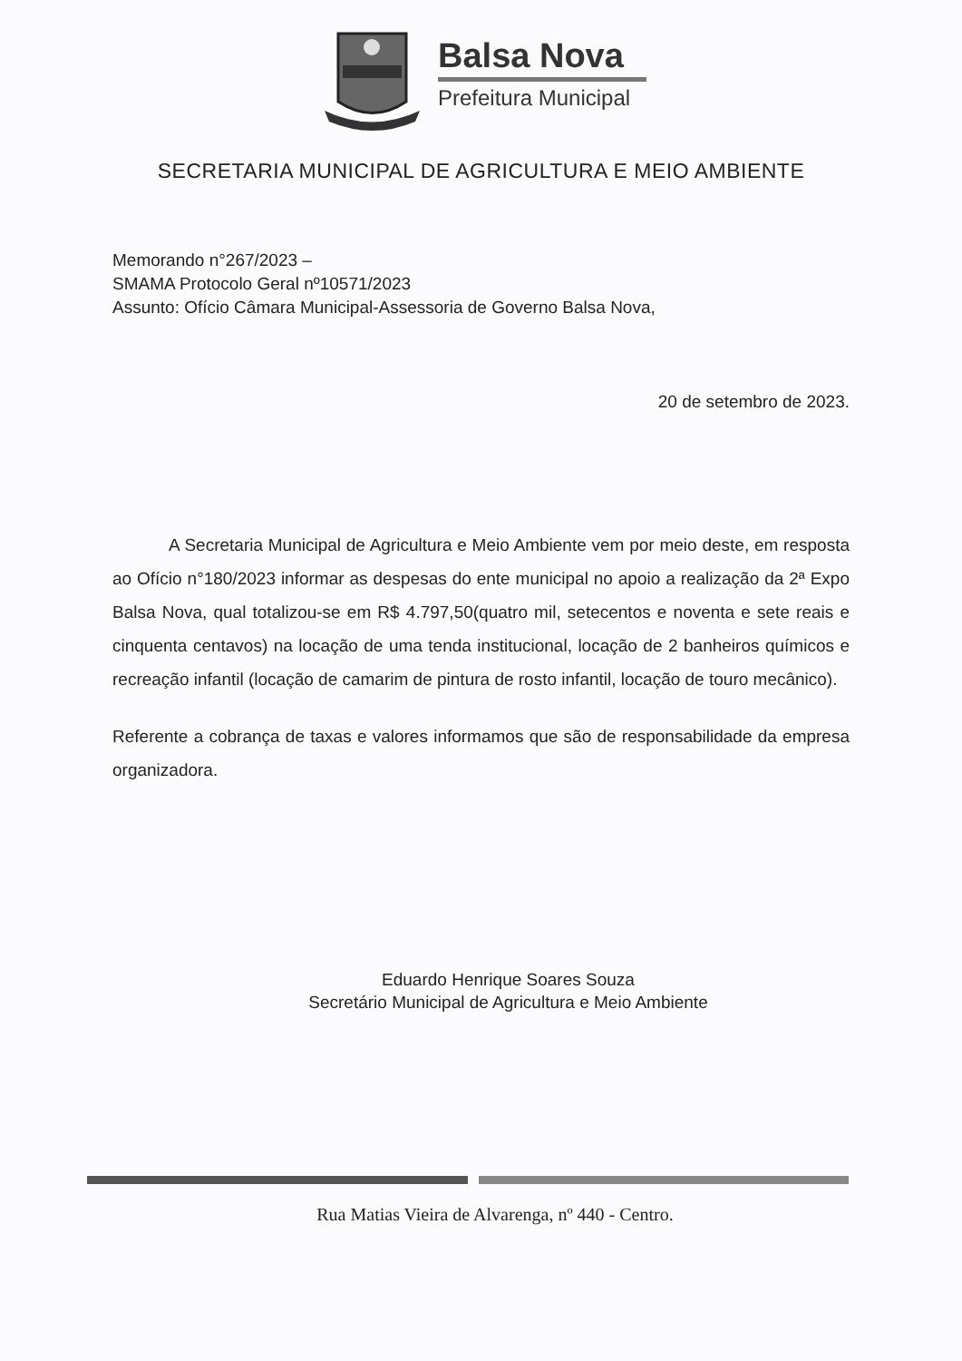Balsa Nova
Prefeitura Municipal
SECRETARIA MUNICIPAL DE AGRICULTURA E MEIO AMBIENTE
Memorando n°267/2023 –
SMAMA Protocolo Geral nº10571/2023
Assunto: Ofício Câmara Municipal-Assessoria de Governo Balsa Nova,
20 de setembro de 2023.
A Secretaria Municipal de Agricultura e Meio Ambiente vem por meio deste, em resposta ao Ofício n°180/2023 informar as despesas do ente municipal no apoio a realização da 2ª Expo Balsa Nova, qual totalizou-se em R$ 4.797,50(quatro mil, setecentos e noventa e sete reais e cinquenta centavos) na locação de uma tenda institucional, locação de 2 banheiros químicos e recreação infantil (locação de camarim de pintura de rosto infantil, locação de touro mecânico).
Referente a cobrança de taxas e valores informamos que são de responsabilidade da empresa organizadora.
Eduardo Henrique Soares Souza
Secretário Municipal de Agricultura e Meio Ambiente
Rua Matias Vieira de Alvarenga, nº 440 - Centro.